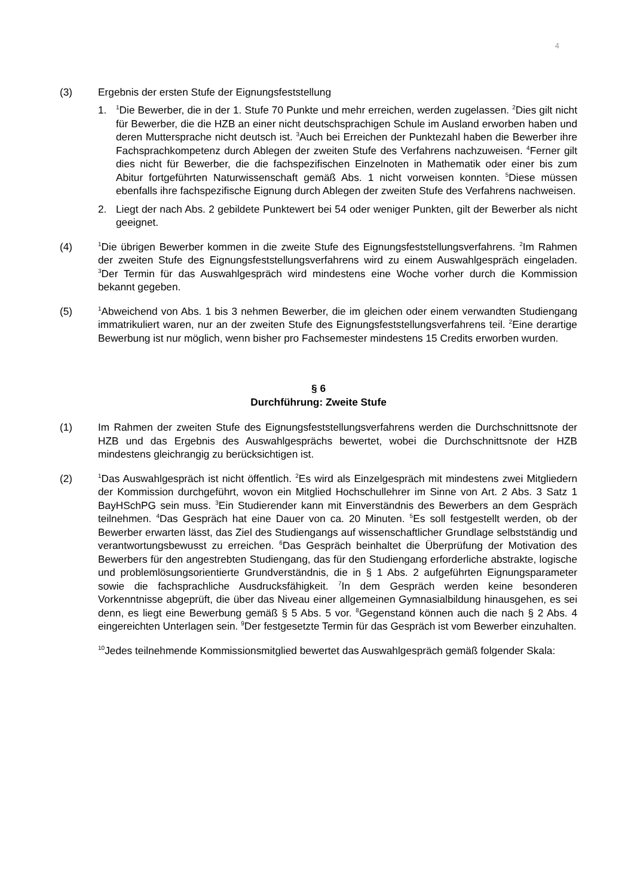4
(3) Ergebnis der ersten Stufe der Eignungsfeststellung
1.
<sup>1</sup> Die Bewerber, die in der 1. Stufe 70 Punkte und mehr erreichen, werden zugelassen. <sup>2</sup>Dies gilt nicht für Bewerber, die die HZB an einer nicht deutschsprachigen Schule im Ausland erworben haben und deren Muttersprache nicht deutsch ist. <sup>3</sup>Auch bei Erreichen der Punktezahl haben die Bewerber ihre Fachsprachkompetenz durch Ablegen der zweiten Stufe des Verfahrens nachzuweisen. <sup>4</sup>Ferner gilt dies nicht für Bewerber, die die fachspezifischen Einzelnoten in Mathematik oder einer bis zum Abitur fortgeführten Naturwissenschaft gemäß Abs. 1 nicht vorweisen konnten. <sup>5</sup>Diese müssen ebenfalls ihre fachspezifische Eignung durch Ablegen der zweiten Stufe des Verfahrens nachweisen.
2. Liegt der nach Abs. 2 gebildete Punktewert bei 54 oder weniger Punkten, gilt der Bewerber als nicht geeignet.
(4)
<sup>1</sup> Die übrigen Bewerber kommen in die zweite Stufe des Eignungsfeststellungsverfahrens. <sup>2</sup>Im Rahmen der zweiten Stufe des Eignungsfeststellungsverfahrens wird zu einem Auswahlgespräch eingeladen. <sup>3</sup>Der Termin für das Auswahlgespräch wird mindestens eine Woche vorher durch die Kommission bekannt gegeben.
(5)
<sup>1</sup> Abweichend von Abs. 1 bis 3 nehmen Bewerber, die im gleichen oder einem verwandten Studiengang immatrikuliert waren, nur an der zweiten Stufe des Eignungsfeststellungsverfahrens teil. <sup>2</sup>Eine derartige Bewerbung ist nur möglich, wenn bisher pro Fachsemester mindestens 15 Credits erworben wurden.
§ 6
Durchführung: Zweite Stufe
(1) Im Rahmen der zweiten Stufe des Eignungsfeststellungsverfahrens werden die Durchschnittsnote der HZB und das Ergebnis des Auswahlgesprächs bewertet, wobei die Durchschnittsnote der HZB mindestens gleichrangig zu berücksichtigen ist.
(2)
<sup>1</sup> Das Auswahlgespräch ist nicht öffentlich. <sup>2</sup>Es wird als Einzelgespräch mit mindestens zwei Mitgliedern der Kommission durchgeführt, wovon ein Mitglied Hochschullehrer im Sinne von Art. 2 Abs. 3 Satz 1 BayHSchPG sein muss. <sup>3</sup>Ein Studierender kann mit Einverständnis des Bewerbers an dem Gespräch teilnehmen. <sup>4</sup>Das Gespräch hat eine Dauer von ca. 20 Minuten. <sup>5</sup>Es soll festgestellt werden, ob der Bewerber erwarten lässt, das Ziel des Studiengangs auf wissenschaftlicher Grundlage selbstständig und verantwortungsbewusst zu erreichen. <sup>6</sup>Das Gespräch beinhaltet die Überprüfung der Motivation des Bewerbers für den angestrebten Studiengang, das für den Studiengang erforderliche abstrakte, logische und problemlösungsorientierte Grundverständnis, die in § 1 Abs. 2 aufgeführten Eignungsparameter sowie die fachsprachliche Ausdrucksfähigkeit. <sup>7</sup>In dem Gespräch werden keine besonderen Vorkenntnisse abgeprüft, die über das Niveau einer allgemeinen Gymnasialbildung hinausgehen, es sei denn, es liegt eine Bewerbung gemäß § 5 Abs. 5 vor. <sup>8</sup>Gegenstand können auch die nach § 2 Abs. 4 eingereichten Unterlagen sein. <sup>9</sup>Der festgesetzte Termin für das Gespräch ist vom Bewerber einzuhalten.
<sup>10</sup> Jedes teilnehmende Kommissionsmitglied bewertet das Auswahlgespräch gemäß folgender Skala: